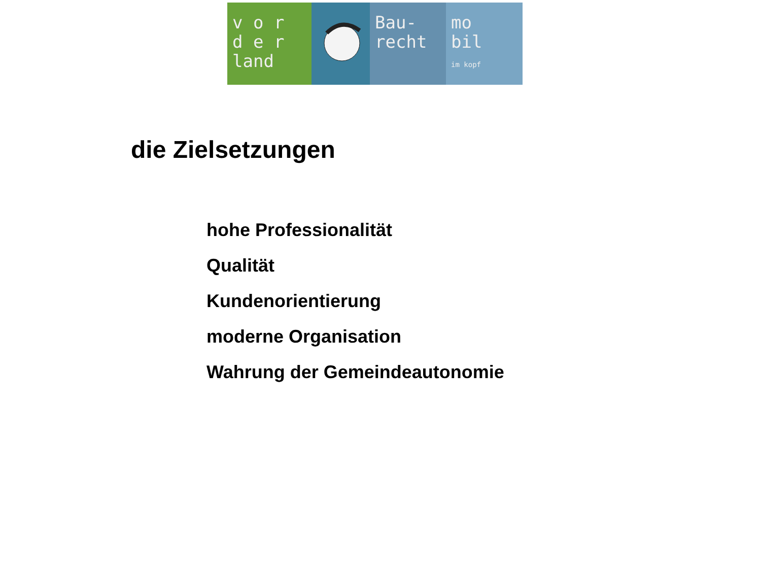v o r
d e r
land
Bau-
recht
mo
bil
im kopf
die Zielsetzungen
hohe Professionalität
Qualität
Kundenorientierung
moderne Organisation
Wahrung der Gemeindeautonomie